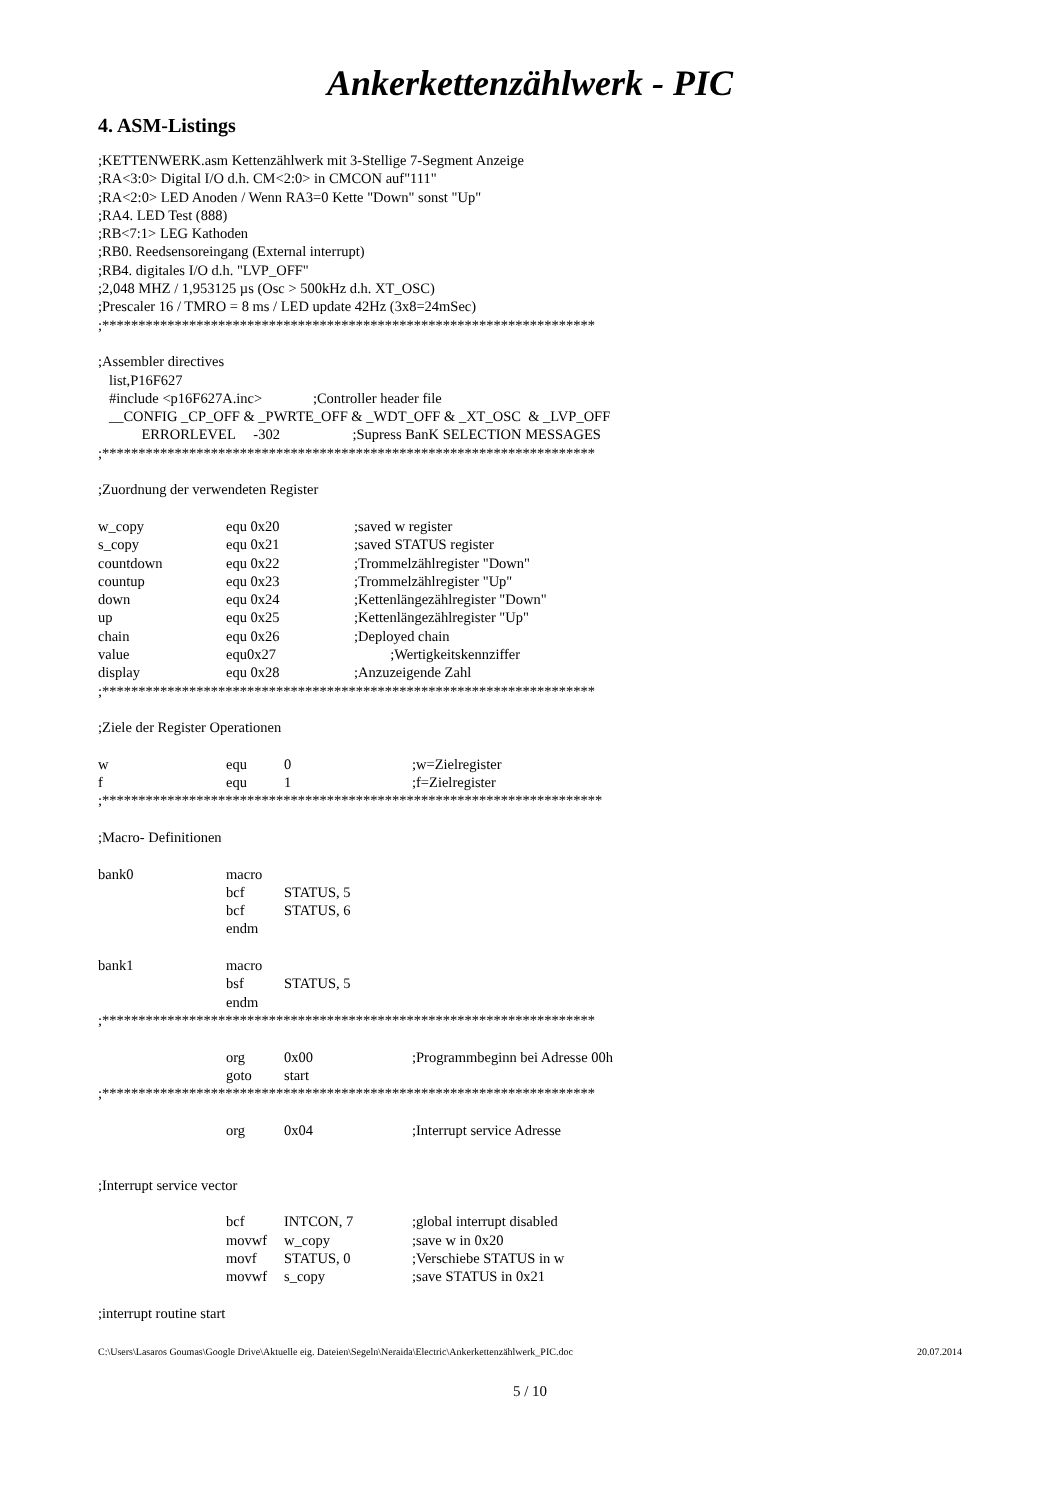Ankerkettenzählwerk - PIC
4. ASM-Listings
;KETTENWERK.asm Kettenzählwerk mit 3-Stellige 7-Segment Anzeige
;RA<3:0> Digital I/O d.h. CM<2:0> in CMCON auf"111"
;RA<2:0> LED Anoden / Wenn RA3=0 Kette "Down" sonst "Up"
;RA4. LED Test (888)
;RB<7:1> LEG Kathoden
;RB0. Reedsensoreingang (External interrupt)
;RB4. digitales I/O d.h. "LVP_OFF"
;2,048 MHZ / 1,953125 µs (Osc > 500kHz d.h. XT_OSC)
;Prescaler 16 / TMRO = 8 ms / LED update 42Hz (3x8=24mSec)
;********************************************************************
;Assembler directives
list,P16F627
#include <p16F627A.inc> ;Controller header file
__CONFIG _CP_OFF & _PWRTE_OFF & _WDT_OFF & _XT_OSC & _LVP_OFF
ERRORLEVEL -302 ;Supress BanK SELECTION MESSAGES
;********************************************************************
;Zuordnung der verwendeten Register
w_copy equ 0x20;saved w register
s_copy equ 0x21;saved STATUS register
countdown equ 0x22;Trommelzählregister "Down"
countup equ 0x23;Trommelzählregister "Up"
down equ 0x24;Kettenlängezählregister "Down"
up equ 0x25;Kettenlängezählregister "Up"
chain equ 0x26;Deployed chain
value equ0x27 ;Wertigkeitskennziffer
display equ 0x28;Anzuzeigende Zahl
;********************************************************************
;Ziele der Register Operationen
w equ 0;w=Zielregister
f equ 1;f=Zielregister
;*********************************************************************
;Macro- Definitionen
bank0 macro
bcf STATUS, 5
bcf STATUS, 6
endm
bank1 macro
bsf STATUS, 5
endm
;********************************************************************
org 0x00;Programmbeginn bei Adresse 00h
goto start
;********************************************************************
org 0x04;Interrupt service Adresse
;Interrupt service vector
bcf INTCON, 7;global interrupt disabled
movwf w_copy;save w in 0x20
movf STATUS, 0;Verschiebe STATUS in w
movwf s_copy;save STATUS in 0x21
;interrupt routine start
C:\Users\Lasaros Goumas\Google Drive\Aktuelle eig. Dateien\Segeln\Neraida\Electric\Ankerkettenzählwerk_PIC.doc 20.07.2014
5 / 10